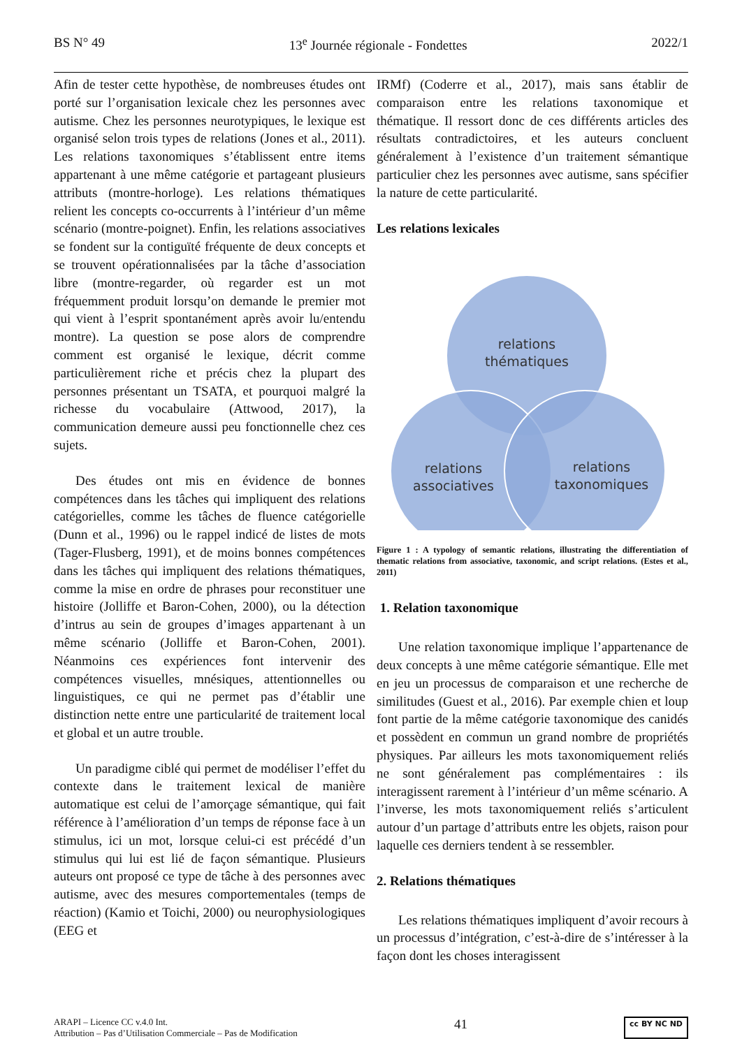BS N° 49 13<sup>e</sup> Journée régionale - Fondettes 2022/1
Afin de tester cette hypothèse, de nombreuses études ont porté sur l’organisation lexicale chez les personnes avec autisme. Chez les personnes neurotypiques, le lexique est organisé selon trois types de relations (Jones et al., 2011). Les relations taxonomiques s’établissent entre items appartenant à une même catégorie et partageant plusieurs attributs (montre-horloge). Les relations thématiques relient les concepts co-occurrents à l’intérieur d’un même scénario (montre-poignet). Enfin, les relations associatives se fondent sur la contiguïté fréquente de deux concepts et se trouvent opérationnalisées par la tâche d’association libre (montre-regarder, où regarder est un mot fréquemment produit lorsqu’on demande le premier mot qui vient à l’esprit spontanément après avoir lu/entendu montre). La question se pose alors de comprendre comment est organisé le lexique, décrit comme particulièrement riche et précis chez la plupart des personnes présentant un TSATA, et pourquoi malgré la richesse du vocabulaire (Attwood, 2017), la communication demeure aussi peu fonctionnelle chez ces sujets.
Des études ont mis en évidence de bonnes compétences dans les tâches qui impliquent des relations catégorielles, comme les tâches de fluence catégorielle (Dunn et al., 1996) ou le rappel indicé de listes de mots (Tager-Flusberg, 1991), et de moins bonnes compétences dans les tâches qui impliquent des relations thématiques, comme la mise en ordre de phrases pour reconstituer une histoire (Jolliffe et Baron-Cohen, 2000), ou la détection d’intrus au sein de groupes d’images appartenant à un même scénario (Jolliffe et Baron-Cohen, 2001). Néanmoins ces expériences font intervenir des compétences visuelles, mnésiques, attentionnelles ou linguistiques, ce qui ne permet pas d’établir une distinction nette entre une particularité de traitement local et global et un autre trouble.
Un paradigme ciblé qui permet de modéliser l’effet du contexte dans le traitement lexical de manière automatique est celui de l’amorçage sémantique, qui fait référence à l’amélioration d’un temps de réponse face à un stimulus, ici un mot, lorsque celui-ci est précédé d’un stimulus qui lui est lié de façon sémantique. Plusieurs auteurs ont proposé ce type de tâche à des personnes avec autisme, avec des mesures comportementales (temps de réaction) (Kamio et Toichi, 2000) ou neurophysiologiques (EEG et
IRMf) (Coderre et al., 2017), mais sans établir de comparaison entre les relations taxonomique et thématique. Il ressort donc de ces différents articles des résultats contradictoires, et les auteurs concluent généralement à l’existence d’un traitement sémantique particulier chez les personnes avec autisme, sans spécifier la nature de cette particularité.
Les relations lexicales
relations
thématiques
relations
associatives
relations
taxonomiques
Figure 1 : A typology of semantic relations, illustrating the differentiation of thematic relations from associative, taxonomic, and script relations. (Estes et al., 2011)
1. Relation taxonomique
Une relation taxonomique implique l’appartenance de deux concepts à une même catégorie sémantique. Elle met en jeu un processus de comparaison et une recherche de similitudes (Guest et al., 2016). Par exemple chien et loup font partie de la même catégorie taxonomique des canidés et possèdent en commun un grand nombre de propriétés physiques. Par ailleurs les mots taxonomiquement reliés ne sont généralement pas complémentaires : ils interagissent rarement à l’intérieur d’un même scénario. A l’inverse, les mots taxonomiquement reliés s’articulent autour d’un partage d’attributs entre les objets, raison pour laquelle ces derniers tendent à se ressembler.
2. Relations thématiques
Les relations thématiques impliquent d’avoir recours à un processus d’intégration, c’est-à-dire de s’intéresser à la façon dont les choses interagissent
ARAPI – Licence CC v.4.0 Int.
Attribution – Pas d’Utilisation Commerciale – Pas de Modification 41 cc BY NC ND